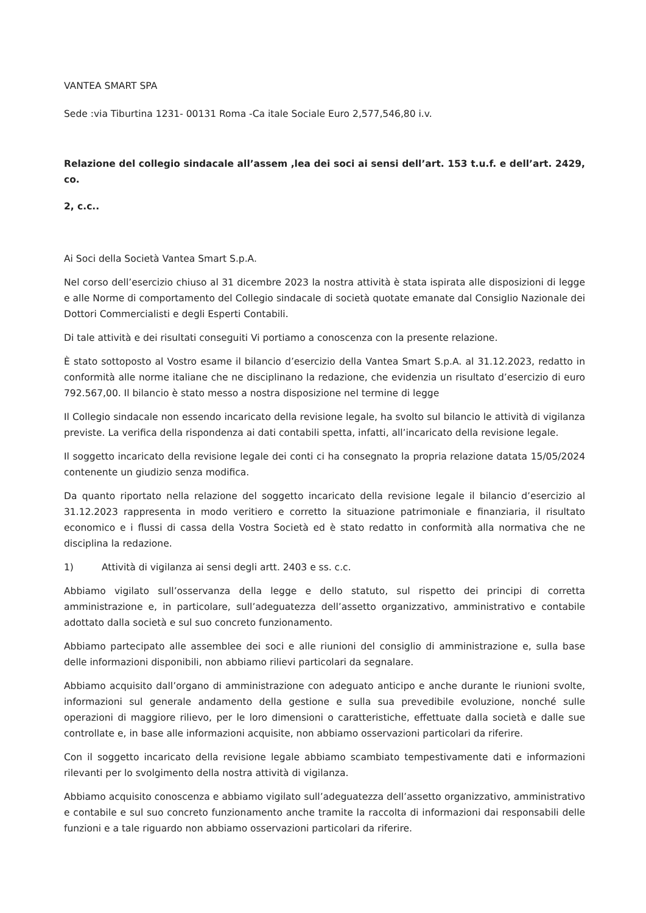VANTEA SMART SPA
Sede :via Tiburtina 1231- 00131 Roma -Ca itale Sociale Euro 2,577,546,80 i.v.
Relazione del collegio sindacale all’assem ,lea dei soci ai sensi dell’art. 153 t.u.f. e dell’art. 2429, co.
2, c.c..
Ai Soci della Società Vantea Smart S.p.A.
Nel corso dell’esercizio chiuso al 31 dicembre 2023 la nostra attività è stata ispirata alle disposizioni di legge e alle Norme di comportamento del Collegio sindacale di società quotate emanate dal Consiglio Nazionale dei Dottori Commercialisti e degli Esperti Contabili.
Di tale attività e dei risultati conseguiti Vi portiamo a conoscenza con la presente relazione.
È stato sottoposto al Vostro esame il bilancio d’esercizio della Vantea Smart S.p.A. al 31.12.2023, redatto in conformità alle norme italiane che ne disciplinano la redazione, che evidenzia un risultato d’esercizio di euro 792.567,00. Il bilancio è stato messo a nostra disposizione nel termine di legge
Il Collegio sindacale non essendo incaricato della revisione legale, ha svolto sul bilancio le attività di vigilanza previste. La verifica della rispondenza ai dati contabili spetta, infatti, all’incaricato della revisione legale.
Il soggetto incaricato della revisione legale dei conti ci ha consegnato la propria relazione datata 15/05/2024 contenente un giudizio senza modifica.
Da quanto riportato nella relazione del soggetto incaricato della revisione legale il bilancio d’esercizio al 31.12.2023 rappresenta in modo veritiero e corretto la situazione patrimoniale e finanziaria, il risultato economico e i flussi di cassa della Vostra Società ed è stato redatto in conformità alla normativa che ne disciplina la redazione.
1) Attività di vigilanza ai sensi degli artt. 2403 e ss. c.c.
Abbiamo vigilato sull’osservanza della legge e dello statuto, sul rispetto dei principi di corretta amministrazione e, in particolare, sull’adeguatezza dell’assetto organizzativo, amministrativo e contabile adottato dalla società e sul suo concreto funzionamento.
Abbiamo partecipato alle assemblee dei soci e alle riunioni del consiglio di amministrazione e, sulla base delle informazioni disponibili, non abbiamo rilievi particolari da segnalare.
Abbiamo acquisito dall’organo di amministrazione con adeguato anticipo e anche durante le riunioni svolte, informazioni sul generale andamento della gestione e sulla sua prevedibile evoluzione, nonché sulle operazioni di maggiore rilievo, per le loro dimensioni o caratteristiche, effettuate dalla società e dalle sue controllate e, in base alle informazioni acquisite, non abbiamo osservazioni particolari da riferire.
Con il soggetto incaricato della revisione legale abbiamo scambiato tempestivamente dati e informazioni rilevanti per lo svolgimento della nostra attività di vigilanza.
Abbiamo acquisito conoscenza e abbiamo vigilato sull’adeguatezza dell’assetto organizzativo, amministrativo e contabile e sul suo concreto funzionamento anche tramite la raccolta di informazioni dai responsabili delle funzioni e a tale riguardo non abbiamo osservazioni particolari da riferire.